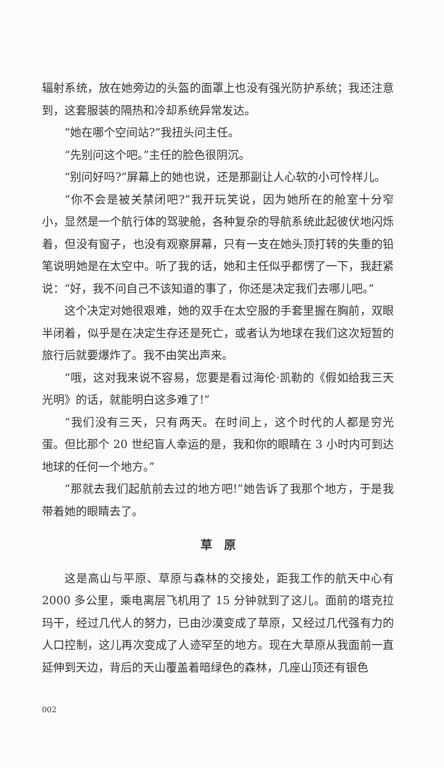辐射系统，放在她旁边的头盔的面罩上也没有强光防护系统；我还注意到，这套服装的隔热和冷却系统异常发达。
“她在哪个空间站?”我扭头问主任。
“先别问这个吧。”主任的脸色很阴沉。
“别问好吗?”屏幕上的她也说，还是那副让人心软的小可怜样儿。
“你不会是被关禁闭吧?”我开玩笑说，因为她所在的舱室十分窄小，显然是一个航行体的驾驶舱，各种复杂的导航系统此起彼伏地闪烁着，但没有窗子，也没有观察屏幕，只有一支在她头顶打转的失重的铅笔说明她是在太空中。听了我的话，她和主任似乎都愣了一下，我赶紧说：“好，我不问自己不该知道的事了，你还是决定我们去哪儿吧。”
这个决定对她很艰难，她的双手在太空服的手套里握在胸前，双眼半闭着，似乎是在决定生存还是死亡，或者认为地球在我们这次短暂的旅行后就要爆炸了。我不由笑出声来。
“哦，这对我来说不容易，您要是看过海伦·凯勒的《假如给我三天光明》的话，就能明白这多难了!”
“我们没有三天，只有两天。在时间上，这个时代的人都是穷光蛋。但比那个 20 世纪盲人幸运的是，我和你的眼睛在 3 小时内可到达地球的任何一个地方。”
“那就去我们起航前去过的地方吧!”她告诉了我那个地方，于是我带着她的眼睛去了。
草　原
这是高山与平原、草原与森林的交接处，距我工作的航天中心有 2000 多公里，乘电离层飞机用了 15 分钟就到了这儿。面前的塔克拉玛干，经过几代人的努力，已由沙漠变成了草原，又经过几代强有力的人口控制，这儿再次变成了人迹罕至的地方。现在大草原从我面前一直延伸到天边，背后的天山覆盖着暗绿色的森林，几座山顶还有银色
002